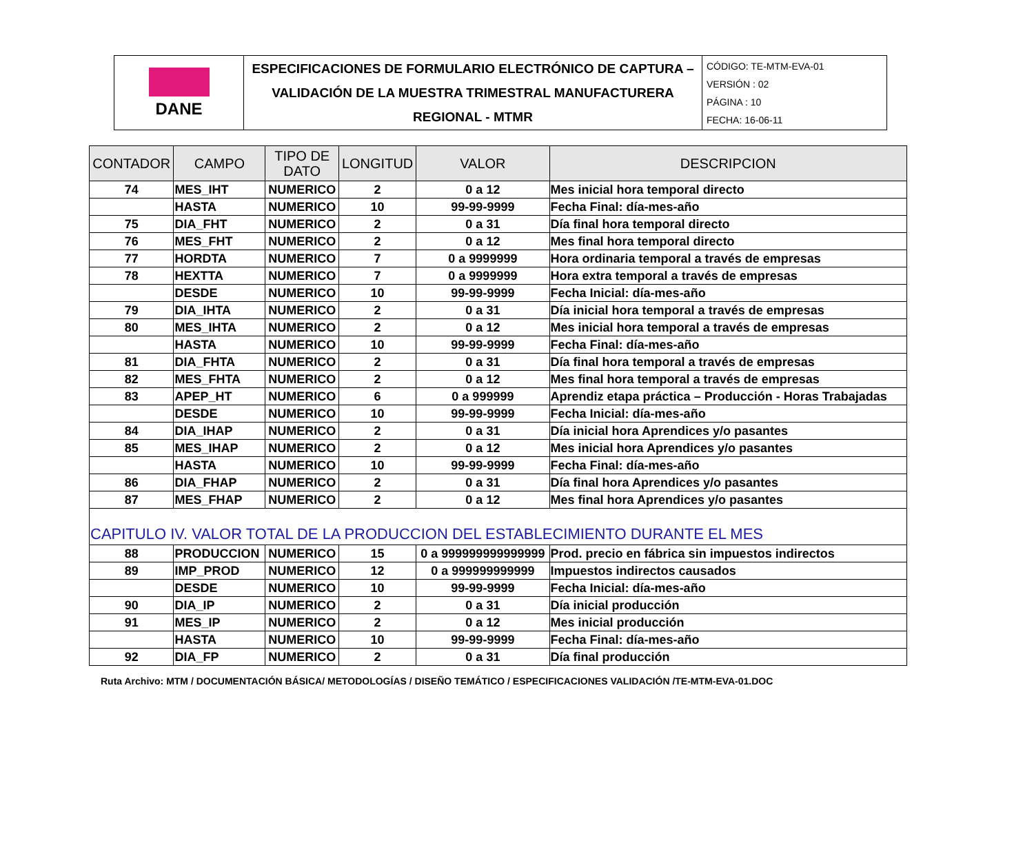| DANE | ESPECIFICACIONES DE FORMULARIO ELECTRÓNICO DE CAPTURA – VALIDACIÓN DE LA MUESTRA TRIMESTRAL MANUFACTURERA REGIONAL - MTMR | CÓDIGO: TE-MTM-EVA-01 VERSIÓN : 02 PÁGINA : 10 FECHA: 16-06-11 |
| CONTADOR | CAMPO | TIPO DE DATO | LONGITUD | VALOR | DESCRIPCION |
| --- | --- | --- | --- | --- | --- |
| 74 | MES_IHT | NUMERICO | 2 | 0 a 12 | Mes inicial hora temporal directo |
| | HASTA | NUMERICO | 10 | 99-99-9999 | Fecha Final: día-mes-año |
| 75 | DIA_FHT | NUMERICO | 2 | 0 a 31 | Día final hora temporal directo |
| 76 | MES_FHT | NUMERICO | 2 | 0 a 12 | Mes final hora temporal directo |
| 77 | HORDTA | NUMERICO | 7 | 0 a 9999999 | Hora ordinaria temporal a través de empresas |
| 78 | HEXTTA | NUMERICO | 7 | 0 a 9999999 | Hora extra temporal a través de empresas |
| | DESDE | NUMERICO | 10 | 99-99-9999 | Fecha Inicial: día-mes-año |
| 79 | DIA_IHTA | NUMERICO | 2 | 0 a 31 | Día inicial hora temporal a través de empresas |
| 80 | MES_IHTA | NUMERICO | 2 | 0 a 12 | Mes inicial hora temporal a través de empresas |
| | HASTA | NUMERICO | 10 | 99-99-9999 | Fecha Final: día-mes-año |
| 81 | DIA_FHTA | NUMERICO | 2 | 0 a 31 | Día final hora temporal a través de empresas |
| 82 | MES_FHTA | NUMERICO | 2 | 0 a 12 | Mes final hora temporal a través de empresas |
| 83 | APEP_HT | NUMERICO | 6 | 0 a 999999 | Aprendiz etapa práctica – Producción - Horas Trabajadas |
| | DESDE | NUMERICO | 10 | 99-99-9999 | Fecha Inicial: día-mes-año |
| 84 | DIA_IHAP | NUMERICO | 2 | 0 a 31 | Día inicial hora Aprendices y/o pasantes |
| 85 | MES_IHAP | NUMERICO | 2 | 0 a 12 | Mes inicial hora Aprendices y/o pasantes |
| | HASTA | NUMERICO | 10 | 99-99-9999 | Fecha Final: día-mes-año |
| 86 | DIA_FHAP | NUMERICO | 2 | 0 a 31 | Día final hora Aprendices y/o pasantes |
| 87 | MES_FHAP | NUMERICO | 2 | 0 a 12 | Mes final hora Aprendices y/o pasantes |
| CAPITULO IV. VALOR TOTAL DE LA PRODUCCION DEL ESTABLECIMIENTO DURANTE EL MES | | | | | |
| 88 | PRODUCCION | NUMERICO | 15 | 0 a 999999999999999 | Prod. precio en fábrica sin impuestos indirectos |
| 89 | IMP_PROD | NUMERICO | 12 | 0 a 999999999999 | Impuestos indirectos causados |
| | DESDE | NUMERICO | 10 | 99-99-9999 | Fecha Inicial: día-mes-año |
| 90 | DIA_IP | NUMERICO | 2 | 0 a 31 | Día inicial producción |
| 91 | MES_IP | NUMERICO | 2 | 0 a 12 | Mes inicial producción |
| | HASTA | NUMERICO | 10 | 99-99-9999 | Fecha Final: día-mes-año |
| 92 | DIA_FP | NUMERICO | 2 | 0 a 31 | Día final producción |
Ruta Archivo: MTM / DOCUMENTACIÓN BÁSICA/ METODOLOGÍAS / DISEÑO TEMÁTICO / ESPECIFICACIONES VALIDACIÓN /TE-MTM-EVA-01.DOC